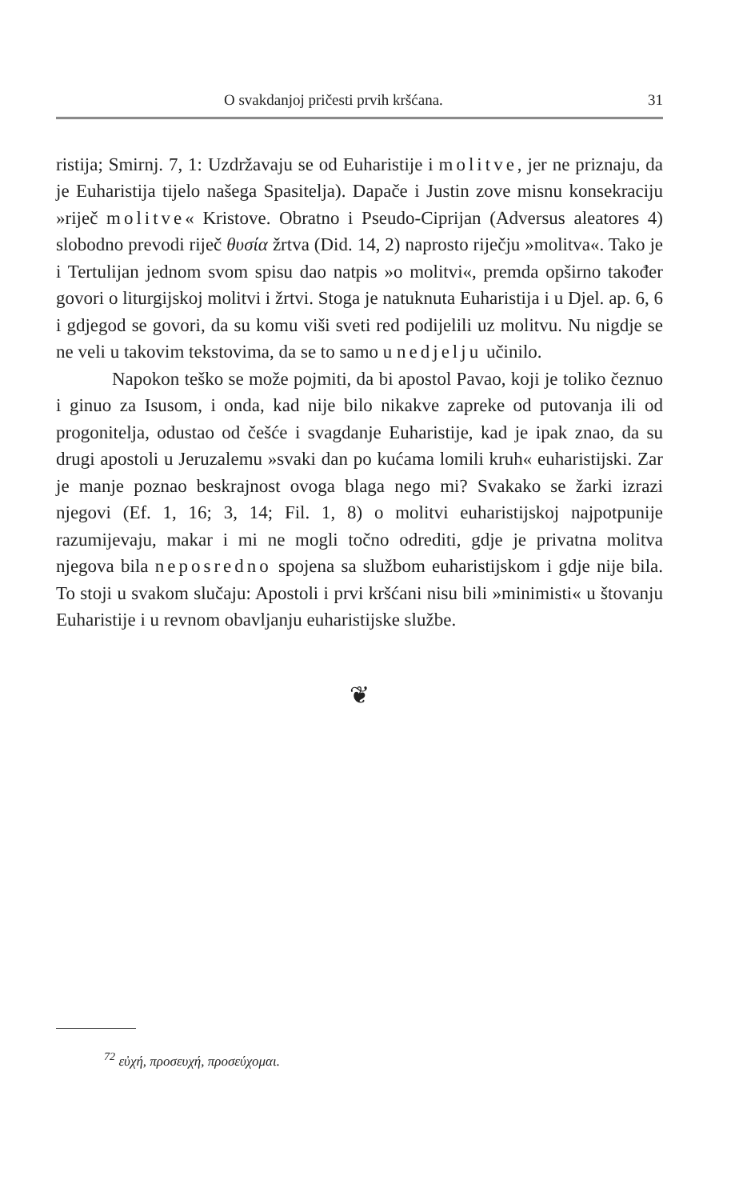O svakdanjoj pričesti prvih kršćana. 31
ristija; Smirnj. 7, 1: Uzdržavaju se od Euharistije i molitve, jer ne priznaju, da je Euharistija tijelo našega Spasitelja). Dapače i Justin zove misnu konsekraciju »riječ molitve« Kristove. Obratno i Pseudo-Ciprijan (Adversus aleatores 4) slobodno prevodi riječ θυσία žrtva (Did. 14, 2) naprosto riječju »molitva«. Tako je i Tertulijan jednom svom spisu dao natpis »o molitvi«, premda opširno također govori o liturgijskoj molitvi i žrtvi. Stoga je natuknuta Euharistija i u Djel. ap. 6, 6 i gdjegod se govori, da su komu viši sveti red podijelili uz molitvu. Nu nigdje se ne veli u takovim tekstovima, da se to samo u nedjelju učinilo.
Napokon teško se može pojmiti, da bi apostol Pavao, koji je toliko čeznuo i ginuo za Isusom, i onda, kad nije bilo nikakve zapreke od putovanja ili od progonitelja, odustao od češće i svagdanje Euharistije, kad je ipak znao, da su drugi apostoli u Jeruzalemu »svaki dan po kućama lomili kruh« euharistijski. Zar je manje poznao beskrajnost ovoga blaga nego mi? Svakako se žarki izrazi njegovi (Ef. 1, 16; 3, 14; Fil. 1, 8) o molitvi euharistijskoj najpotpunije razumijevaju, makar i mi ne mogli točno odrediti, gdje je privatna molitva njegova bila neposredno spojena sa službom euharistijskom i gdje nije bila. To stoji u svakom slučaju: Apostoli i prvi kršćani nisu bili »minimisti« u štovanju Euharistije i u revnom obavljanju euharistijske službe.
❦
<sup>72</sup> εὐχή, προσευχή, προσεύχομαι.